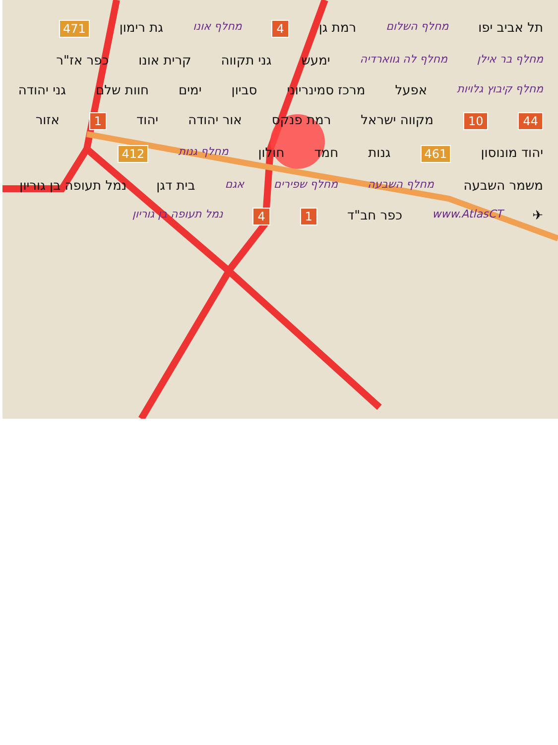תל אביב יפו מחלף השלום רמת גן 4 מחלף אונו גת רימון 471 מחלף בר אילן מחלף לה גווארדיה ימעש גני תקווה קרית אונו כפר אז"ר מחלף קיבוץ גלויות אפעל מרכז סמינריוני סביון ימים חוות שלם גני יהודה 44 10 מקווה ישראל רמת פנקס אור יהודה יהוד 1 אזור יהוד מונוסון 461 גנות חמד חולון מחלף גנות 412 משמר השבעה מחלף השבעה מחלף שפירים אגם בית דגן נמל תעופה בן גוריון ✈ www.AtlasCT כפר חב"ד 1 4 נמל תעופה בן גוריון